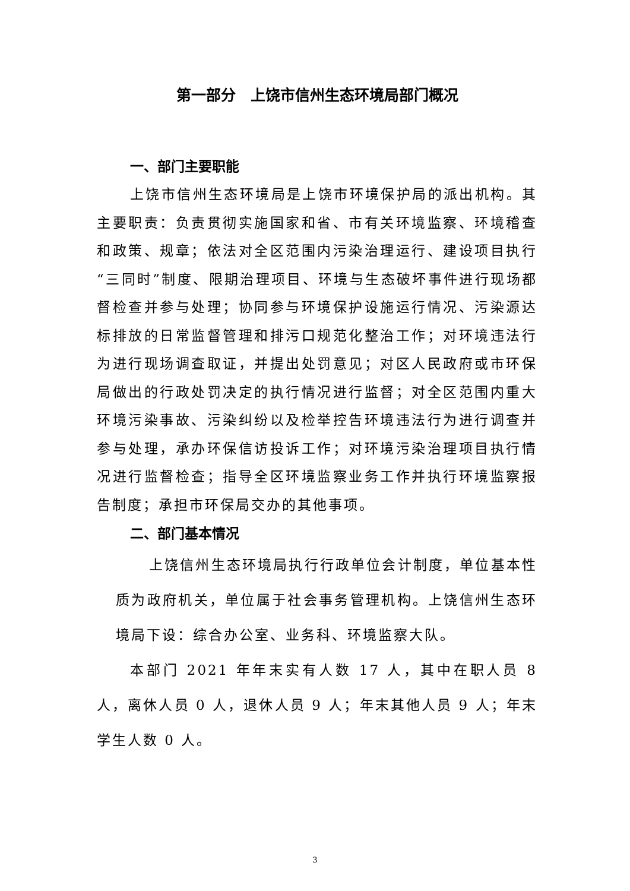第一部分　上饶市信州生态环境局部门概况
一、部门主要职能
上饶市信州生态环境局是上饶市环境保护局的派出机构。其主要职责：负责贯彻实施国家和省、市有关环境监察、环境稽查和政策、规章；依法对全区范围内污染治理运行、建设项目执行“三同时”制度、限期治理项目、环境与生态破坏事件进行现场都督检查并参与处理；协同参与环境保护设施运行情况、污染源达标排放的日常监督管理和排污口规范化整治工作；对环境违法行为进行现场调查取证，并提出处罚意见；对区人民政府或市环保局做出的行政处罚决定的执行情况进行监督；对全区范围内重大环境污染事故、污染纠纷以及检举控告环境违法行为进行调查并参与处理，承办环保信访投诉工作；对环境污染治理项目执行情况进行监督检查；指导全区环境监察业务工作并执行环境监察报告制度；承担市环保局交办的其他事项。
二、部门基本情况
上饶信州生态环境局执行行政单位会计制度，单位基本性质为政府机关，单位属于社会事务管理机构。上饶信州生态环境局下设：综合办公室、业务科、环境监察大队。
本部门 2021 年年末实有人数 17 人，其中在职人员 8 人，离休人员 0 人，退休人员 9 人；年末其他人员 9 人；年末学生人数 0 人。
3